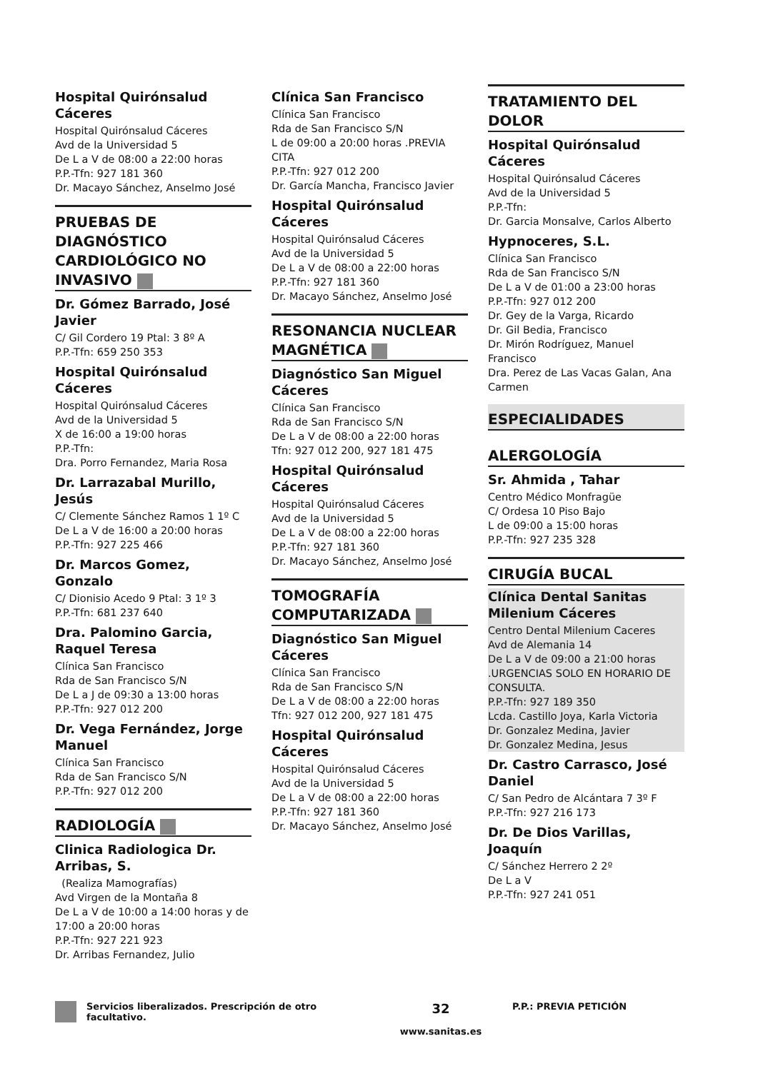Hospital Quirónsalud Cáceres
Hospital Quirónsalud Cáceres
Avd de la Universidad 5
De L a V de 08:00 a 22:00 horas
P.P.-Tfn: 927 181 360
Dr. Macayo Sánchez, Anselmo José
PRUEBAS DE DIAGNÓSTICO CARDIOLÓGICO NO INVASIVO
Dr. Gómez Barrado, José Javier
C/ Gil Cordero 19 Ptal: 3 8º A
P.P.-Tfn: 659 250 353
Hospital Quirónsalud Cáceres
Hospital Quirónsalud Cáceres
Avd de la Universidad 5
X de 16:00 a 19:00 horas
P.P.-Tfn:
Dra. Porro Fernandez, Maria Rosa
Dr. Larrazabal Murillo, Jesús
C/ Clemente Sánchez Ramos 1 1º C
De L a V de 16:00 a 20:00 horas
P.P.-Tfn: 927 225 466
Dr. Marcos Gomez, Gonzalo
C/ Dionisio Acedo 9 Ptal: 3 1º 3
P.P.-Tfn: 681 237 640
Dra. Palomino Garcia, Raquel Teresa
Clínica San Francisco
Rda de San Francisco S/N
De L a J de 09:30 a 13:00 horas
P.P.-Tfn: 927 012 200
Dr. Vega Fernández, Jorge Manuel
Clínica San Francisco
Rda de San Francisco S/N
P.P.-Tfn: 927 012 200
RADIOLOGÍA
Clinica Radiologica Dr. Arribas, S.
(Realiza Mamografías)
Avd Virgen de la Montaña 8
De L a V de 10:00 a 14:00 horas y de 17:00 a 20:00 horas
P.P.-Tfn: 927 221 923
Dr. Arribas Fernandez, Julio
Clínica San Francisco
Clínica San Francisco
Rda de San Francisco S/N
L de 09:00 a 20:00 horas .PREVIA CITA
P.P.-Tfn: 927 012 200
Dr. García Mancha, Francisco Javier
Hospital Quirónsalud Cáceres
Hospital Quirónsalud Cáceres
Avd de la Universidad 5
De L a V de 08:00 a 22:00 horas
P.P.-Tfn: 927 181 360
Dr. Macayo Sánchez, Anselmo José
RESONANCIA NUCLEAR MAGNÉTICA
Diagnóstico San Miguel Cáceres
Clínica San Francisco
Rda de San Francisco S/N
De L a V de 08:00 a 22:00 horas
Tfn: 927 012 200, 927 181 475
Hospital Quirónsalud Cáceres
Hospital Quirónsalud Cáceres
Avd de la Universidad 5
De L a V de 08:00 a 22:00 horas
P.P.-Tfn: 927 181 360
Dr. Macayo Sánchez, Anselmo José
TOMOGRAFÍA COMPUTARIZADA
Diagnóstico San Miguel Cáceres
Clínica San Francisco
Rda de San Francisco S/N
De L a V de 08:00 a 22:00 horas
Tfn: 927 012 200, 927 181 475
Hospital Quirónsalud Cáceres
Hospital Quirónsalud Cáceres
Avd de la Universidad 5
De L a V de 08:00 a 22:00 horas
P.P.-Tfn: 927 181 360
Dr. Macayo Sánchez, Anselmo José
TRATAMIENTO DEL DOLOR
Hospital Quirónsalud Cáceres
Hospital Quirónsalud Cáceres
Avd de la Universidad 5
P.P.-Tfn:
Dr. Garcia Monsalve, Carlos Alberto
Hypnoceres, S.L.
Clínica San Francisco
Rda de San Francisco S/N
De L a V de 01:00 a 23:00 horas
P.P.-Tfn: 927 012 200
Dr. Gey de la Varga, Ricardo
Dr. Gil Bedia, Francisco
Dr. Mirón Rodríguez, Manuel Francisco
Dra. Perez de Las Vacas Galan, Ana Carmen
ESPECIALIDADES
ALERGOLOGÍA
Sr. Ahmida , Tahar
Centro Médico Monfragüe
C/ Ordesa 10 Piso Bajo
L de 09:00 a 15:00 horas
P.P.-Tfn: 927 235 328
CIRUGÍA BUCAL
Clínica Dental Sanitas Milenium Cáceres
Centro Dental Milenium Caceres
Avd de Alemania 14
De L a V de 09:00 a 21:00 horas .URGENCIAS SOLO EN HORARIO DE CONSULTA.
P.P.-Tfn: 927 189 350
Lcda. Castillo Joya, Karla Victoria
Dr. Gonzalez Medina, Javier
Dr. Gonzalez Medina, Jesus
Dr. Castro Carrasco, José Daniel
C/ San Pedro de Alcántara 7 3º F
P.P.-Tfn: 927 216 173
Dr. De Dios Varillas, Joaquín
C/ Sánchez Herrero 2 2º
De L a V
P.P.-Tfn: 927 241 051
Servicios liberalizados. Prescripción de otro
facultativo.
32
www.sanitas.es
P.P.: PREVIA PETICIÓN